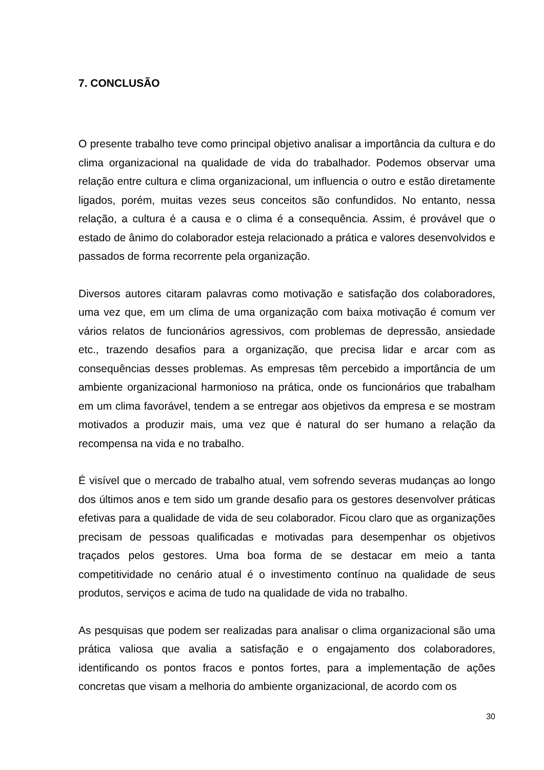7. CONCLUSÃO
O presente trabalho teve como principal objetivo analisar a importância da cultura e do clima organizacional na qualidade de vida do trabalhador. Podemos observar uma relação entre cultura e clima organizacional, um influencia o outro e estão diretamente ligados, porém, muitas vezes seus conceitos são confundidos. No entanto, nessa relação, a cultura é a causa e o clima é a consequência. Assim, é provável que o estado de ânimo do colaborador esteja relacionado a prática e valores desenvolvidos e passados de forma recorrente pela organização.
Diversos autores citaram palavras como motivação e satisfação dos colaboradores, uma vez que, em um clima de uma organização com baixa motivação é comum ver vários relatos de funcionários agressivos, com problemas de depressão, ansiedade etc., trazendo desafios para a organização, que precisa lidar e arcar com as consequências desses problemas. As empresas têm percebido a importância de um ambiente organizacional harmonioso na prática, onde os funcionários que trabalham em um clima favorável, tendem a se entregar aos objetivos da empresa e se mostram motivados a produzir mais, uma vez que é natural do ser humano a relação da recompensa na vida e no trabalho.
É visível que o mercado de trabalho atual, vem sofrendo severas mudanças ao longo dos últimos anos e tem sido um grande desafio para os gestores desenvolver práticas efetivas para a qualidade de vida de seu colaborador. Ficou claro que as organizações precisam de pessoas qualificadas e motivadas para desempenhar os objetivos traçados pelos gestores. Uma boa forma de se destacar em meio a tanta competitividade no cenário atual é o investimento contínuo na qualidade de seus produtos, serviços e acima de tudo na qualidade de vida no trabalho.
As pesquisas que podem ser realizadas para analisar o clima organizacional são uma prática valiosa que avalia a satisfação e o engajamento dos colaboradores, identificando os pontos fracos e pontos fortes, para a implementação de ações concretas que visam a melhoria do ambiente organizacional, de acordo com os
30